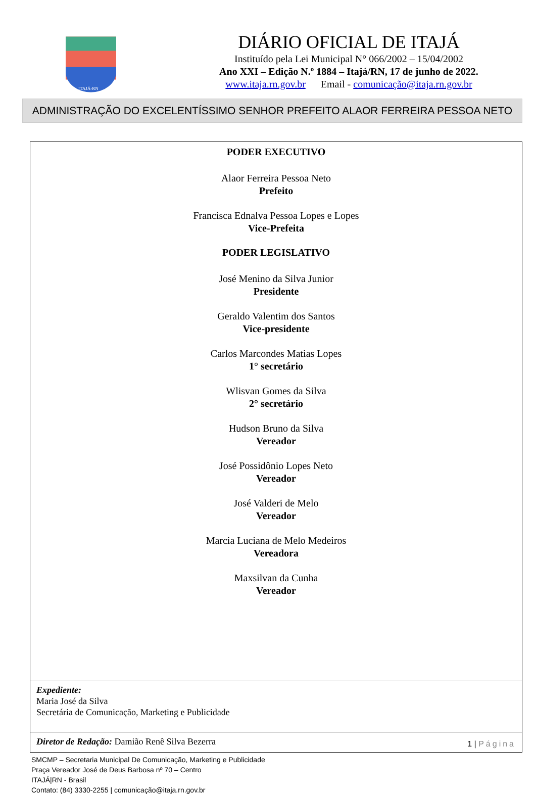ITAJÁ-RN
DIÁRIO OFICIAL DE ITAJÁ
Instituído pela Lei Municipal N° 066/2002 – 15/04/2002
Ano XXI – Edição N.º 1884 – Itajá/RN, 17 de junho de 2022.
www.itaja.rn.gov.br Email - comunicação@itaja.rn.gov.br
ADMINISTRAÇÃO DO EXCELENTÍSSIMO SENHOR PREFEITO ALAOR FERREIRA PESSOA NETO
PODER EXECUTIVO
Alaor Ferreira Pessoa Neto
Prefeito
Francisca Ednalva Pessoa Lopes e Lopes
Vice-Prefeita
PODER LEGISLATIVO
José Menino da Silva Junior
Presidente
Geraldo Valentim dos Santos
Vice-presidente
Carlos Marcondes Matias Lopes
1° secretário
Wlisvan Gomes da Silva
2° secretário
Hudson Bruno da Silva
Vereador
José Possidônio Lopes Neto
Vereador
José Valderi de Melo
Vereador
Marcia Luciana de Melo Medeiros
Vereadora
Maxsilvan da Cunha
Vereador
Expediente:
Maria José da Silva
Secretária de Comunicação, Marketing e Publicidade
Diretor de Redação: Damião Renê Silva Bezerra 1 | Página
SMCMP – Secretaria Municipal De Comunicação, Marketing e Publicidade
Praça Vereador José de Deus Barbosa nº 70 – Centro
ITAJÁ|RN - Brasil
Contato: (84) 3330-2255 | comunicação@itaja.rn.gov.br